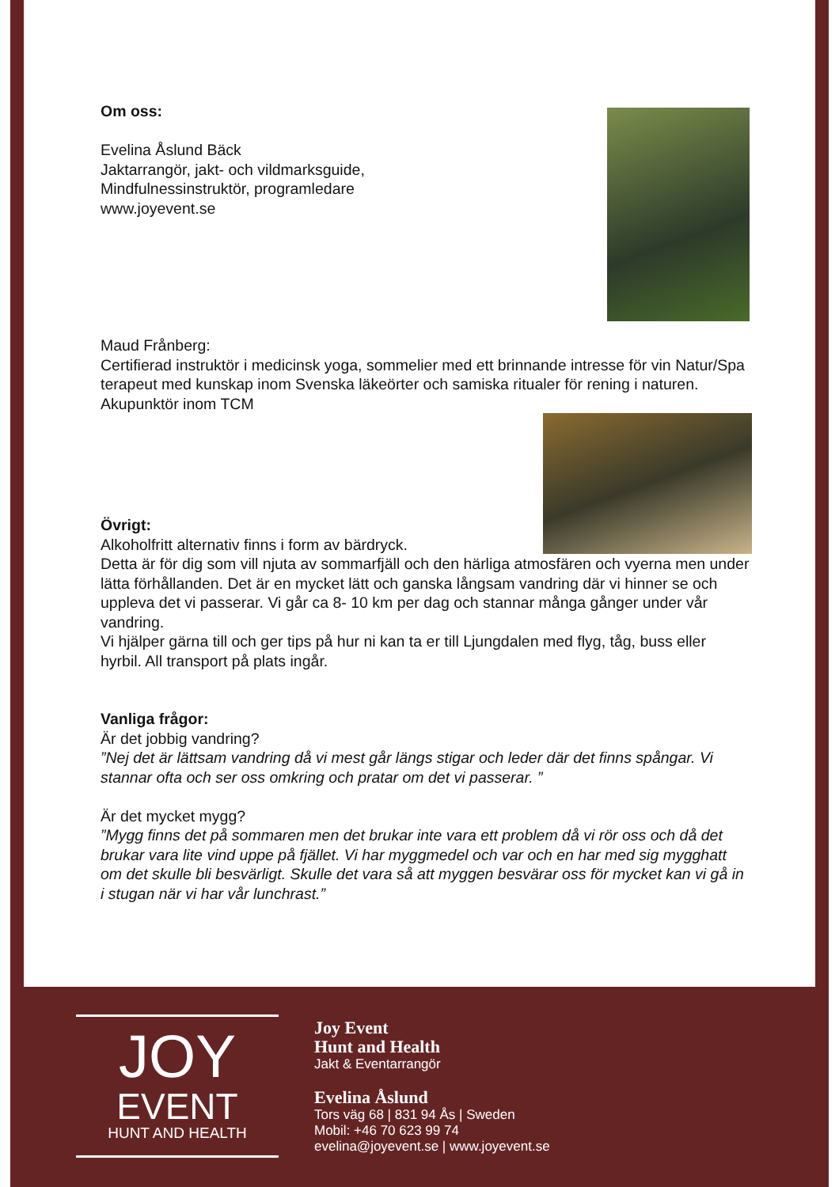Om oss:
Evelina Åslund Bäck
Jaktarrangör, jakt- och vildmarksguide,
Mindfulnessinstruktör, programledare
www.joyevent.se
Maud Frånberg:
Certifierad instruktör i medicinsk yoga, sommelier med ett brinnande intresse för vin Natur/Spa terapeut med kunskap inom Svenska läkeörter och samiska ritualer för rening i naturen. Akupunktör inom TCM
Övrigt:
Alkoholfritt alternativ finns i form av bärdryck.
Detta är för dig som vill njuta av sommarfjäll och den härliga atmosfären och vyerna men under lätta förhållanden. Det är en mycket lätt och ganska långsam vandring där vi hinner se och uppleva det vi passerar. Vi går ca 8- 10 km per dag och stannar många gånger under vår vandring.
Vi hjälper gärna till och ger tips på hur ni kan ta er till Ljungdalen med flyg, tåg, buss eller hyrbil. All transport på plats ingår.
Vanliga frågor:
Är det jobbig vandring?
”Nej det är lättsam vandring då vi mest går längs stigar och leder där det finns spångar. Vi stannar ofta och ser oss omkring och pratar om det vi passerar. ”
Är det mycket mygg?
”Mygg finns det på sommaren men det brukar inte vara ett problem då vi rör oss och då det brukar vara lite vind uppe på fjället. Vi har myggmedel och var och en har med sig mygghatt om det skulle bli besvärligt. Skulle det vara så att myggen besvärar oss för mycket kan vi gå in i stugan när vi har vår lunchrast.”
JOY
EVENT
HUNT AND HEALTH
Joy Event
Hunt and Health
Jakt & Eventarrangör
Evelina Åslund
Tors väg 68 | 831 94 Ås | Sweden
Mobil: +46 70 623 99 74
evelina@joyevent.se | www.joyevent.se